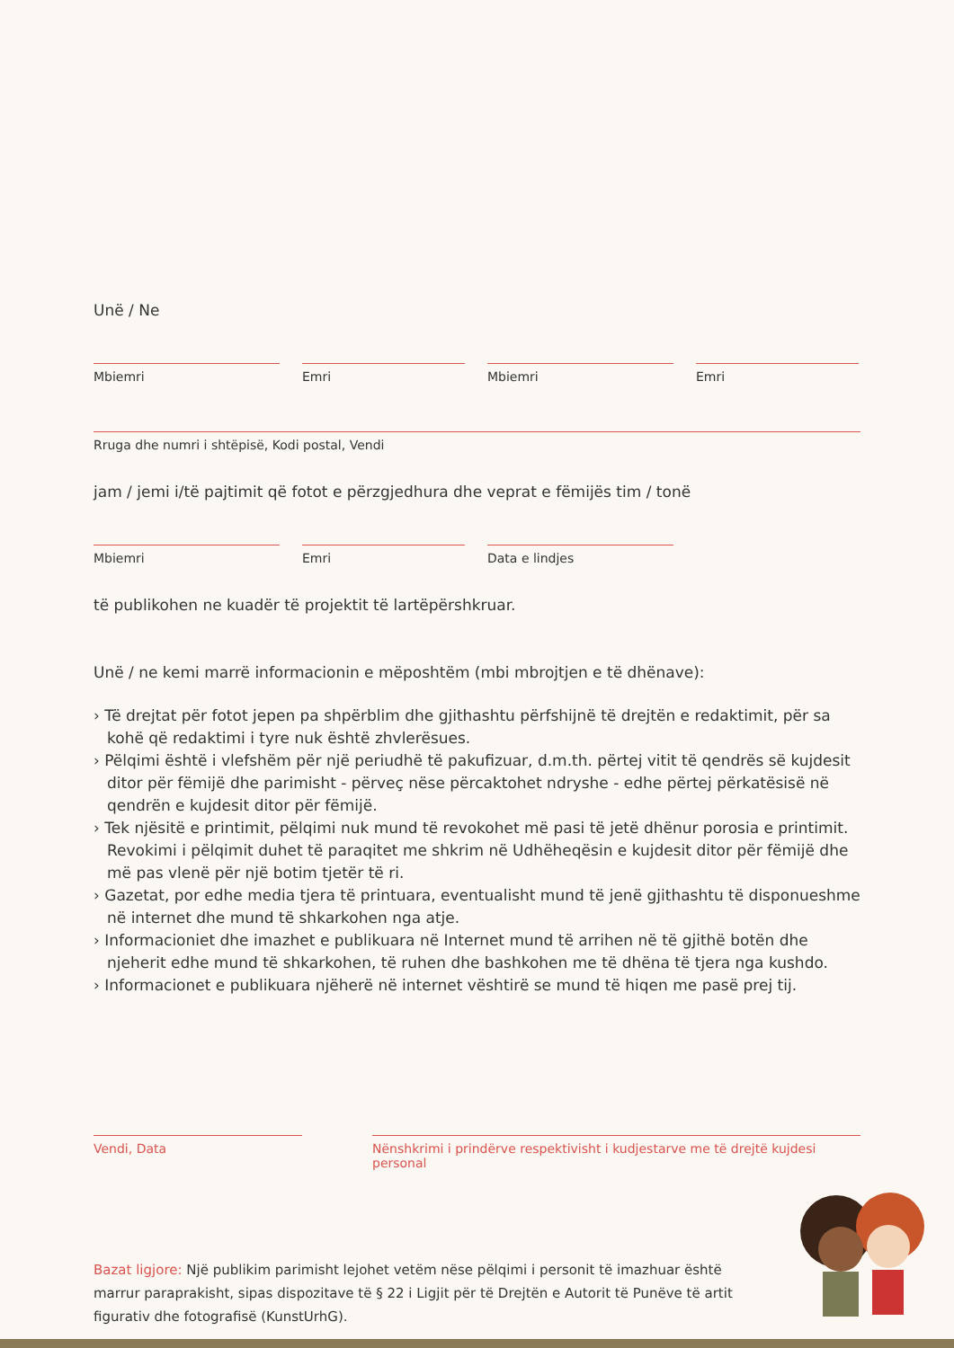Unë / Ne
Mbiemri Emri Mbiemri Emri
Rruga dhe numri i shtëpisë, Kodi postal, Vendi
jam / jemi i/të pajtimit që fotot e përzgjedhura dhe veprat e fëmijës tim / tonë
Mbiemri Emri Data e lindjes
të publikohen ne kuadër të projektit të lartëpërshkruar.
Unë / ne kemi marrë informacionin e mëposhtëm (mbi mbrojtjen e të dhënave):
› Të drejtat për fotot jepen pa shpërblim dhe gjithashtu përfshijnë të drejtën e redaktimit, për sa kohë që redaktimi i tyre nuk është zhvlerësues.
› Pëlqimi është i vlefshëm për një periudhë të pakufizuar, d.m.th. përtej vitit të qendrës së kujdesit ditor për fëmijë dhe parimisht - përveç nëse përcaktohet ndryshe - edhe përtej përkatësisë në qendrën e kujdesit ditor për fëmijë.
› Tek njësitë e printimit, pëlqimi nuk mund të revokohet më pasi të jetë dhënur porosia e printimit. Revokimi i pëlqimit duhet të paraqitet me shkrim në Udhëheqësin e kujdesit ditor për fëmijë dhe më pas vlenë për një botim tjetër të ri.
› Gazetat, por edhe media tjera të printuara, eventualisht mund të jenë gjithashtu të disponueshme në internet dhe mund të shkarkohen nga atje.
› Informacioniet dhe imazhet e publikuara në Internet mund të arrihen në të gjithë botën dhe njeherit edhe mund të shkarkohen, të ruhen dhe bashkohen me të dhëna të tjera nga kushdo.
› Informacionet e publikuara njëherë në internet vështirë se mund të hiqen me pasë prej tij.
Vendi, Data Nënshkrimi i prindërve respektivisht i kudjestarve me të drejtë kujdesi personal
Bazat ligjore: Një publikim parimisht lejohet vetëm nëse pëlqimi i personit të imazhuar është marrur paraprakisht, sipas dispozitave të § 22 i Ligjit për të Drejtën e Autorit të Punëve të artit figurativ dhe fotografisë (KunstUrhG).